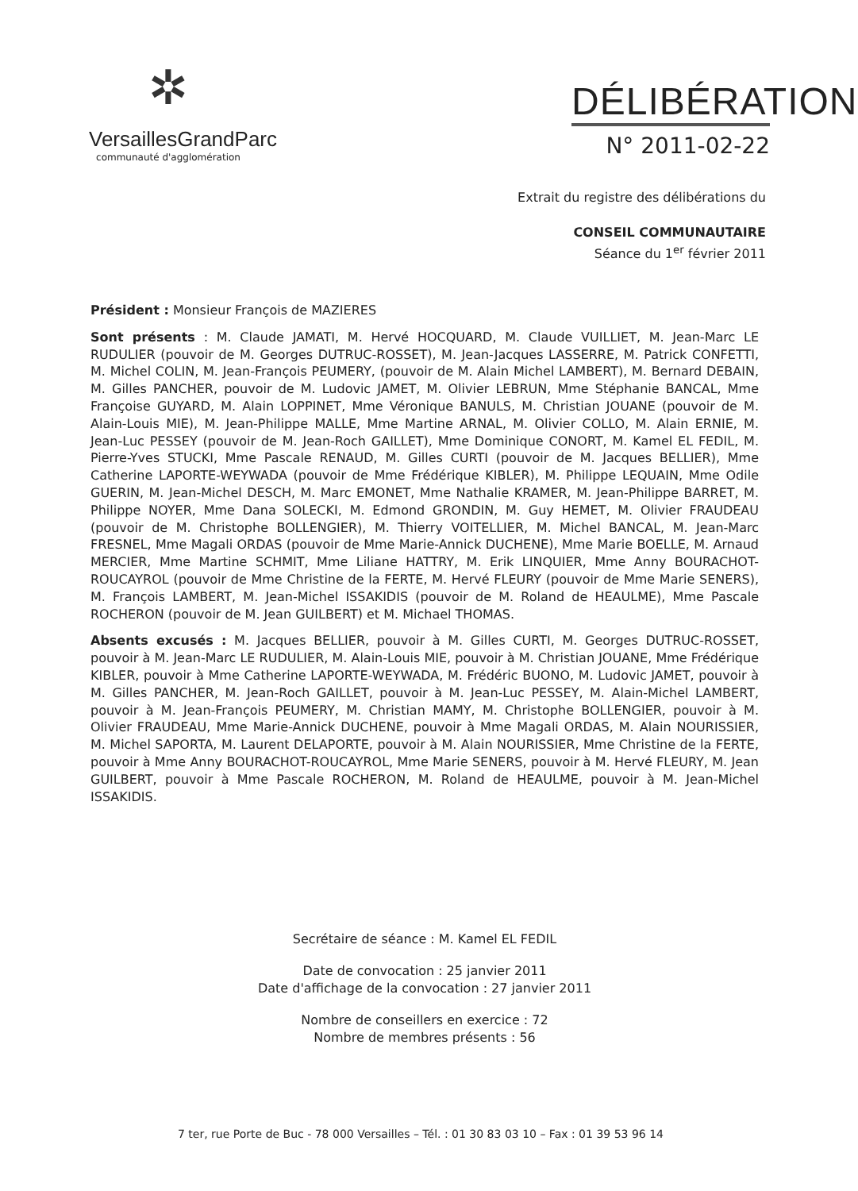✲
VersaillesGrandParc
communauté d'agglomération
DÉLIBÉRATION
N° 2011-02-22
Extrait du registre des délibérations du
CONSEIL COMMUNAUTAIRE
Séance du 1<sup>er</sup> février 2011
Président : Monsieur François de MAZIERES
Sont présents : M. Claude JAMATI, M. Hervé HOCQUARD, M. Claude VUILLIET, M. Jean-Marc LE RUDULIER (pouvoir de M. Georges DUTRUC-ROSSET), M. Jean-Jacques LASSERRE, M. Patrick CONFETTI, M. Michel COLIN, M. Jean-François PEUMERY, (pouvoir de M. Alain Michel LAMBERT), M. Bernard DEBAIN, M. Gilles PANCHER, pouvoir de M. Ludovic JAMET, M. Olivier LEBRUN, Mme Stéphanie BANCAL, Mme Françoise GUYARD, M. Alain LOPPINET, Mme Véronique BANULS, M. Christian JOUANE (pouvoir de M. Alain-Louis MIE), M. Jean-Philippe MALLE, Mme Martine ARNAL, M. Olivier COLLO, M. Alain ERNIE, M. Jean-Luc PESSEY (pouvoir de M. Jean-Roch GAILLET), Mme Dominique CONORT, M. Kamel EL FEDIL, M. Pierre-Yves STUCKI, Mme Pascale RENAUD, M. Gilles CURTI (pouvoir de M. Jacques BELLIER), Mme Catherine LAPORTE-WEYWADA (pouvoir de Mme Frédérique KIBLER), M. Philippe LEQUAIN, Mme Odile GUERIN, M. Jean-Michel DESCH, M. Marc EMONET, Mme Nathalie KRAMER, M. Jean-Philippe BARRET, M. Philippe NOYER, Mme Dana SOLECKI, M. Edmond GRONDIN, M. Guy HEMET, M. Olivier FRAUDEAU (pouvoir de M. Christophe BOLLENGIER), M. Thierry VOITELLIER, M. Michel BANCAL, M. Jean-Marc FRESNEL, Mme Magali ORDAS (pouvoir de Mme Marie-Annick DUCHENE), Mme Marie BOELLE, M. Arnaud MERCIER, Mme Martine SCHMIT, Mme Liliane HATTRY, M. Erik LINQUIER, Mme Anny BOURACHOT-ROUCAYROL (pouvoir de Mme Christine de la FERTE, M. Hervé FLEURY (pouvoir de Mme Marie SENERS), M. François LAMBERT, M. Jean-Michel ISSAKIDIS (pouvoir de M. Roland de HEAULME), Mme Pascale ROCHERON (pouvoir de M. Jean GUILBERT) et M. Michael THOMAS.
Absents excusés : M. Jacques BELLIER, pouvoir à M. Gilles CURTI, M. Georges DUTRUC-ROSSET, pouvoir à M. Jean-Marc LE RUDULIER, M. Alain-Louis MIE, pouvoir à M. Christian JOUANE, Mme Frédérique KIBLER, pouvoir à Mme Catherine LAPORTE-WEYWADA, M. Frédéric BUONO, M. Ludovic JAMET, pouvoir à M. Gilles PANCHER, M. Jean-Roch GAILLET, pouvoir à M. Jean-Luc PESSEY, M. Alain-Michel LAMBERT, pouvoir à M. Jean-François PEUMERY, M. Christian MAMY, M. Christophe BOLLENGIER, pouvoir à M. Olivier FRAUDEAU, Mme Marie-Annick DUCHENE, pouvoir à Mme Magali ORDAS, M. Alain NOURISSIER, M. Michel SAPORTA, M. Laurent DELAPORTE, pouvoir à M. Alain NOURISSIER, Mme Christine de la FERTE, pouvoir à Mme Anny BOURACHOT-ROUCAYROL, Mme Marie SENERS, pouvoir à M. Hervé FLEURY, M. Jean GUILBERT, pouvoir à Mme Pascale ROCHERON, M. Roland de HEAULME, pouvoir à M. Jean-Michel ISSAKIDIS.
Secrétaire de séance : M. Kamel EL FEDIL
Date de convocation : 25 janvier 2011
Date d'affichage de la convocation : 27 janvier 2011
Nombre de conseillers en exercice : 72
Nombre de membres présents : 56
7 ter, rue Porte de Buc - 78 000 Versailles – Tél. : 01 30 83 03 10 – Fax : 01 39 53 96 14